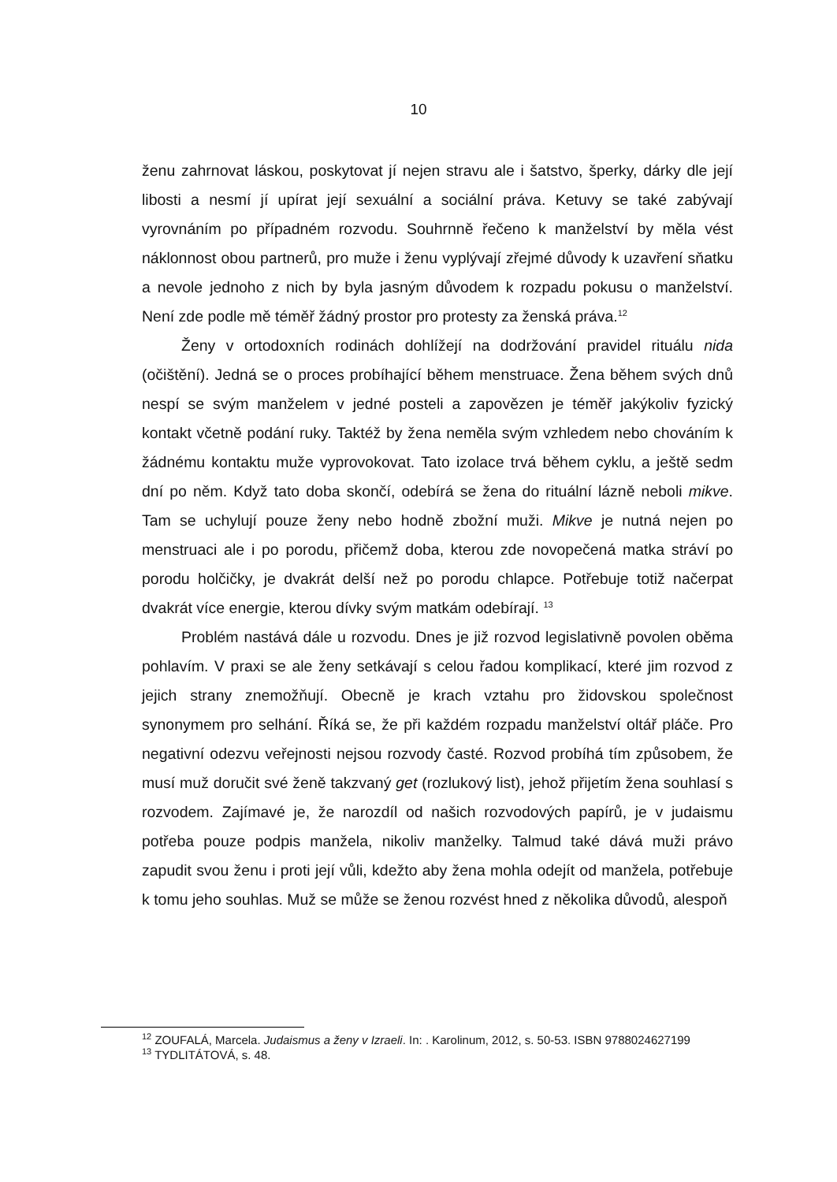10
ženu zahrnovat láskou, poskytovat jí nejen stravu ale i šatstvo, šperky, dárky dle její libosti a nesmí jí upírat její sexuální a sociální práva. Ketuvy se také zabývají vyrovnáním po případném rozvodu. Souhrnně řečeno k manželství by měla vést náklonnost obou partnerů, pro muže i ženu vyplývají zřejmé důvody k uzavření sňatku a nevole jednoho z nich by byla jasným důvodem k rozpadu pokusu o manželství. Není zde podle mě téměř žádný prostor pro protesty za ženská práva.<sup>12</sup>
Ženy v ortodoxních rodinách dohlížejí na dodržování pravidel rituálu nida (očištění). Jedná se o proces probíhající během menstruace. Žena během svých dnů nespí se svým manželem v jedné posteli a zapovězen je téměř jakýkoliv fyzický kontakt včetně podání ruky. Taktéž by žena neměla svým vzhledem nebo chováním k žádnému kontaktu muže vyprovokovat. Tato izolace trvá během cyklu, a ještě sedm dní po něm. Když tato doba skončí, odebírá se žena do rituální lázně neboli mikve. Tam se uchylují pouze ženy nebo hodně zbožní muži. Mikve je nutná nejen po menstruaci ale i po porodu, přičemž doba, kterou zde novopečená matka stráví po porodu holčičky, je dvakrát delší než po porodu chlapce. Potřebuje totiž načerpat dvakrát více energie, kterou dívky svým matkám odebírají. <sup>13</sup>
Problém nastává dále u rozvodu. Dnes je již rozvod legislativně povolen oběma pohlavím. V praxi se ale ženy setkávají s celou řadou komplikací, které jim rozvod z jejich strany znemožňují. Obecně je krach vztahu pro židovskou společnost synonymem pro selhání. Říká se, že při každém rozpadu manželství oltář pláče. Pro negativní odezvu veřejnosti nejsou rozvody časté. Rozvod probíhá tím způsobem, že musí muž doručit své ženě takzvaný get (rozlukový list), jehož přijetím žena souhlasí s rozvodem. Zajímavé je, že narozdíl od našich rozvodových papírů, je v judaismu potřeba pouze podpis manžela, nikoliv manželky. Talmud také dává muži právo zapudit svou ženu i proti její vůli, kdežto aby žena mohla odejít od manžela, potřebuje k tomu jeho souhlas. Muž se může se ženou rozvést hned z několika důvodů, alespoň
<sup>12</sup> ZOUFALÁ, Marcela. Judaismus a ženy v Izraeli. In: . Karolinum, 2012, s. 50-53. ISBN 9788024627199
<sup>13</sup> TYDLITÁTOVÁ, s. 48.